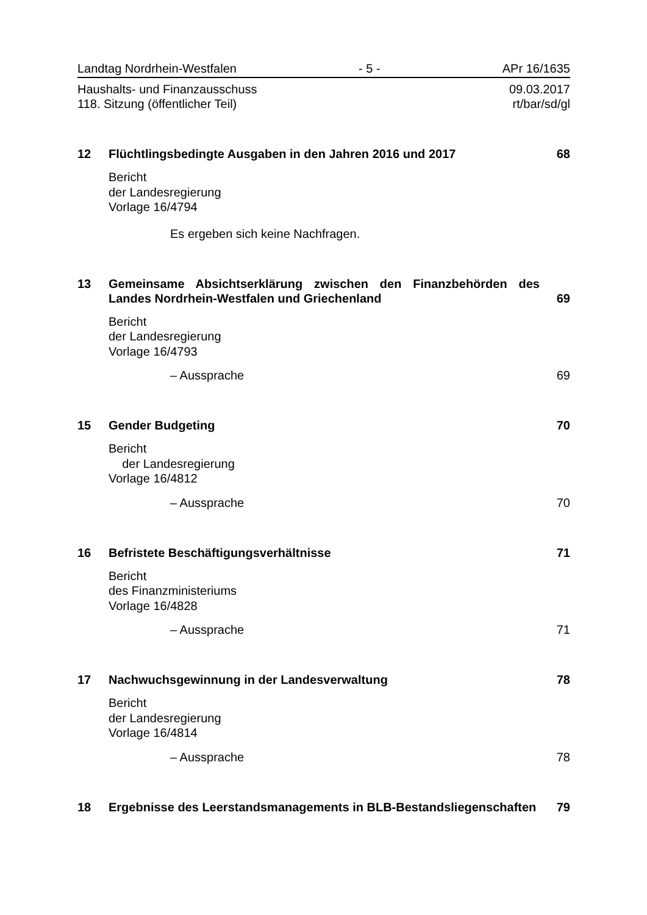Landtag Nordrhein-Westfalen - 5 - APr 16/1635
Haushalts- und Finanzausschuss 09.03.2017
118. Sitzung (öffentlicher Teil) rt/bar/sd/gl
12 Flüchtlingsbedingte Ausgaben in den Jahren 2016 und 2017 68
Bericht
der Landesregierung
Vorlage 16/4794
Es ergeben sich keine Nachfragen.
13 Gemeinsame Absichtserklärung zwischen den Finanzbehörden des Landes Nordrhein-Westfalen und Griechenland 69
Bericht
der Landesregierung
Vorlage 16/4793
– Aussprache 69
15 Gender Budgeting 70
Bericht
der Landesregierung
Vorlage 16/4812
– Aussprache 70
16 Befristete Beschäftigungsverhältnisse 71
Bericht
des Finanzministeriums
Vorlage 16/4828
– Aussprache 71
17 Nachwuchsgewinnung in der Landesverwaltung 78
Bericht
der Landesregierung
Vorlage 16/4814
– Aussprache 78
18 Ergebnisse des Leerstandsmanagements in BLB-Bestandsliegenschaften 79